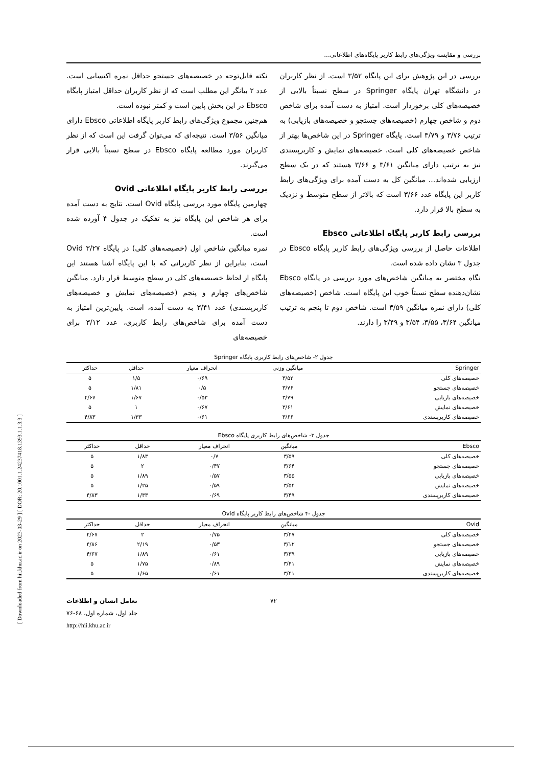[ Downloaded from hii.khu.ac.ir on 2023-03-29 ] [ DOR: 20.1001.1.24237418.1393.1.1.3.3 ]
بررسی و مقایسه ویژگی‌های رابط کاربر پایگاه‌های اطلاعاتی...
بررسی در این پژوهش برای این پایگاه ۳/۵۲ است. از نظر کاربران در دانشگاه تهران پایگاه Springer در سطح نسبتاً بالایی از خصیصه‌های کلی برخوردار است. امتیاز به دست آمده برای شاخص دوم و شاخص چهارم (خصیصه‌های جستجو و خصیصه‌های بازیابی) به ترتیب ۳/۷۶ و ۳/۷۹ است. پایگاه Springer در این شاخص‌ها بهتر از شاخص خصیصه‌های کلی است. خصیصه‌های نمایش و کاربرپسندی نیز به ترتیب دارای میانگین ۳/۶۱ و ۳/۶۶ هستند که در یک سطح ارزیابی شده‌اند... میانگین کل به دست آمده برای ویژگی‌های رابط کاربر این پایگاه عدد ۳/۶۶ است که بالاتر از سطح متوسط و نزدیک به سطح بالا قرار دارد.
بررسی رابط کاربر پایگاه اطلاعاتی Ebsco
اطلاعات حاصل از بررسی ویژگی‌های رابط کاربر پایگاه Ebsco در جدول ۳ نشان داده شده است.
نگاه مختصر به میانگین شاخص‌های مورد بررسی در پایگاه Ebsco نشان‌دهنده سطح نسبتاً خوب این پایگاه است. شاخص (خصیصه‌های کلی) دارای نمره میانگین ۳/۵۹ است. شاخص دوم تا پنجم به ترتیب میانگین ۳/۶۴، ۳/۵۵، ۳/۵۴ و ۳/۴۹ را دارند.
نکته قابل‌توجه در خصیصه‌های جستجو حداقل نمره اکتسابی است. عدد ۲ بیانگر این مطلب است که از نظر کاربران حداقل امتیاز پایگاه Ebsco در این بخش پایین است و کمتر نبوده است.
هم‌چنین مجموع ویژگی‌های رابط کاربر پایگاه اطلاعاتی Ebsco دارای میانگین ۳/۵۶ است. نتیجه‌ای که می‌توان گرفت این است که از نظر کاربران مورد مطالعه پایگاه Ebsco در سطح نسبتاً بالایی قرار می‌گیرند.
بررسی رابط کاربر پایگاه اطلاعاتی Ovid
چهارمین پایگاه مورد بررسی پایگاه Ovid است. نتایج به دست آمده برای هر شاخص این پایگاه نیز به تفکیک در جدول ۴ آورده شده است.
نمره میانگین شاخص اول (خصیصه‌های کلی) در پایگاه Ovid ۳/۲۷ است، بنابراین از نظر کاربرانی که با این پایگاه آشنا هستند این پایگاه از لحاظ خصیصه‌های کلی در سطح متوسط قرار دارد. میانگین شاخص‌های چهارم و پنجم (خصیصه‌های نمایش و خصیصه‌های کاربرپسندی) عدد ۳/۴۱ به دست آمده، است. پایین‌ترین امتیاز به دست آمده برای شاخص‌های رابط کاربری، عدد ۳/۱۲ برای خصیصه‌های
جدول ۲- شاخص‌های رابط کاربری پایگاه Springer
| Springer | میانگین وزنی | انحراف معیار | حداقل | حداکثر |
| --- | --- | --- | --- | --- |
| خصیصه‌های کلی | ۳/۵۲ | ۰/۶۹ | ۱/۵ | ۵ |
| خصیصه‌های جستجو | ۳/۷۶ | ۰/۵ | ۱/۸۱ | ۵ |
| خصیصه‌های بازیابی | ۳/۷۹ | ۰/۵۳ | ۱/۶۷ | ۴/۶۷ |
| خصیصه‌های نمایش | ۳/۶۱ | ۰/۶۷ | ۱ | ۵ |
| خصیصه‌های کاربرپسندی | ۳/۶۶ | ۰/۶۱ | ۱/۳۳ | ۴/۸۳ |
جدول ۳- شاخص‌های رابط کاربری پایگاه Ebsco
| Ebsco | میانگین | انحراف معیار | حداقل | حداکثر |
| --- | --- | --- | --- | --- |
| خصیصه‌های کلی | ۳/۵۹ | ۰/۷ | ۱/۸۳ | ۵ |
| خصیصه‌های جستجو | ۳/۶۴ | ۰/۴۷ | ۲ | ۵ |
| خصیصه‌های بازیابی | ۳/۵۵ | ۰/۵۷ | ۱/۸۹ | ۵ |
| خصیصه‌های نمایش | ۳/۵۴ | ۰/۵۹ | ۱/۲۵ | ۵ |
| خصیصه‌های کاربرپسندی | ۳/۴۹ | ۰/۶۹ | ۱/۳۳ | ۴/۸۳ |
جدول -۴ شاخص‌های رابط کاربر پایگاه Ovid
| Ovid | میانگین | انحراف معیار | حداقل | حداکثر |
| --- | --- | --- | --- | --- |
| خصیصه‌های کلی | ۳/۲۷ | ۰/۷۵ | ۲ | ۴/۶۷ |
| خصیصه‌های جستجو | ۳/۱۲ | ۰/۵۳ | ۲/۱۹ | ۴/۸۶ |
| خصیصه‌های بازیابی | ۳/۳۹ | ۰/۶۱ | ۱/۸۹ | ۴/۶۷ |
| خصیصه‌های نمایش | ۳/۴۱ | ۰/۸۹ | ۱/۷۵ | ۵ |
| خصیصه‌های کاربرپسندی | ۳/۴۱ | ۰/۶۱ | ۱/۶۵ | ۵ |
۷۲ تعامل انسان و اطلاعات
جلد اول، شماره اول، ۶۸-۷۶
http://hii.khu.ac.ir